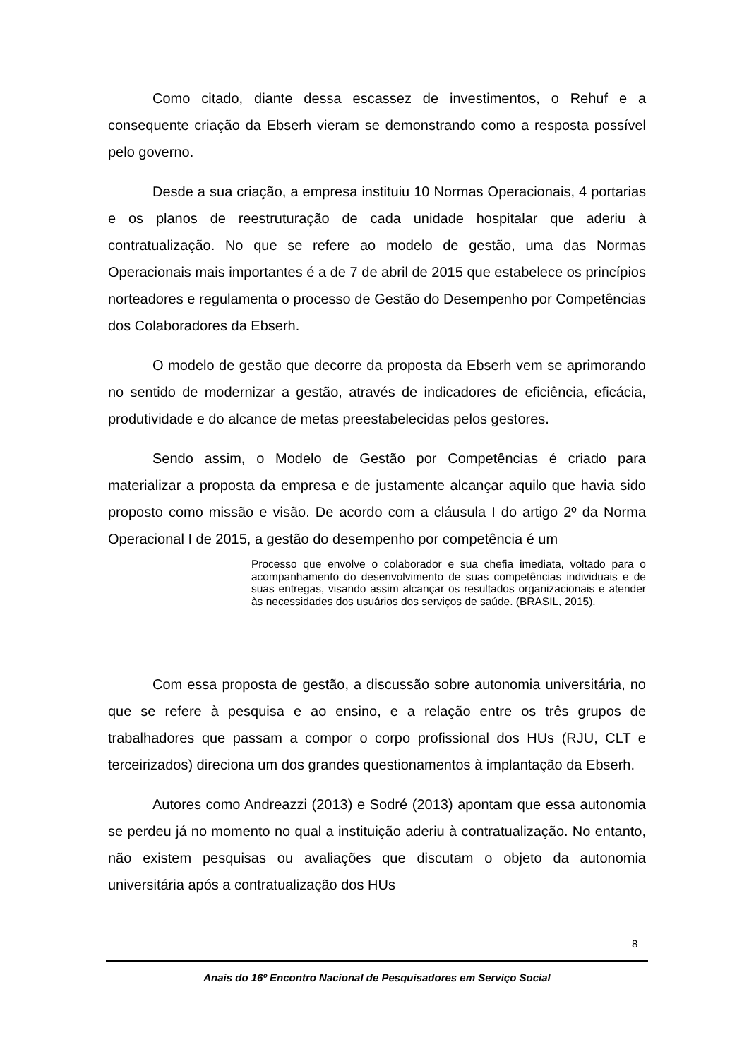Como citado, diante dessa escassez de investimentos, o Rehuf e a consequente criação da Ebserh vieram se demonstrando como a resposta possível pelo governo.
Desde a sua criação, a empresa instituiu 10 Normas Operacionais, 4 portarias e os planos de reestruturação de cada unidade hospitalar que aderiu à contratualização. No que se refere ao modelo de gestão, uma das Normas Operacionais mais importantes é a de 7 de abril de 2015 que estabelece os princípios norteadores e regulamenta o processo de Gestão do Desempenho por Competências dos Colaboradores da Ebserh.
O modelo de gestão que decorre da proposta da Ebserh vem se aprimorando no sentido de modernizar a gestão, através de indicadores de eficiência, eficácia, produtividade e do alcance de metas preestabelecidas pelos gestores.
Sendo assim, o Modelo de Gestão por Competências é criado para materializar a proposta da empresa e de justamente alcançar aquilo que havia sido proposto como missão e visão. De acordo com a cláusula I do artigo 2º da Norma Operacional I de 2015, a gestão do desempenho por competência é um
Processo que envolve o colaborador e sua chefia imediata, voltado para o acompanhamento do desenvolvimento de suas competências individuais e de suas entregas, visando assim alcançar os resultados organizacionais e atender às necessidades dos usuários dos serviços de saúde. (BRASIL, 2015).
Com essa proposta de gestão, a discussão sobre autonomia universitária, no que se refere à pesquisa e ao ensino, e a relação entre os três grupos de trabalhadores que passam a compor o corpo profissional dos HUs (RJU, CLT e terceirizados) direciona um dos grandes questionamentos à implantação da Ebserh.
Autores como Andreazzi (2013) e Sodré (2013) apontam que essa autonomia se perdeu já no momento no qual a instituição aderiu à contratualização. No entanto, não existem pesquisas ou avaliações que discutam o objeto da autonomia universitária após a contratualização dos HUs
8
Anais do 16º Encontro Nacional de Pesquisadores em Serviço Social